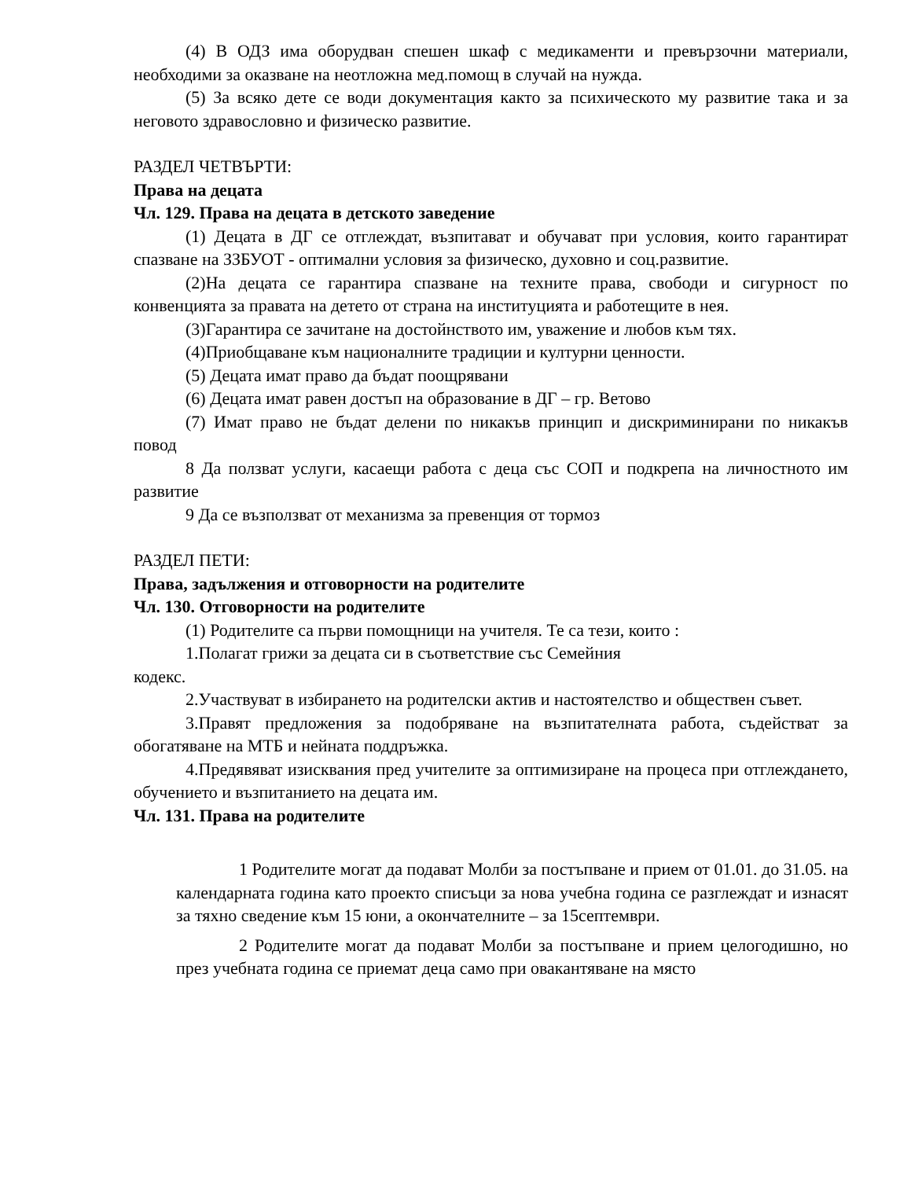(4) В ОДЗ има оборудван спешен шкаф с медикаменти и превързочни материали, необходими за оказване на неотложна мед.помощ в случай на нужда.
(5) За всяко дете се води документация както за психическото му развитие така и за неговото здравословно и физическо развитие.
РАЗДЕЛ ЧЕТВЪРТИ:
Права на децата
Чл. 129. Права на децата в детското заведение
(1) Децата в ДГ се отглеждат, възпитават и обучават при условия, които гарантират спазване на ЗЗБУОТ - оптимални условия за физическо, духовно и соц.развитие.
(2)На децата се гарантира спазване на техните права, свободи и сигурност по конвенцията за правата на детето от страна на институцията и работещите в нея.
(3)Гарантира се зачитане на достойнството им, уважение и любов към тях.
(4)Приобщаване към националните традиции и културни ценности.
(5) Децата имат право да бъдат поощрявани
(6) Децата имат равен достъп на образование в ДГ – гр. Ветово
(7) Имат право не бъдат делени по никакъв принцип и дискриминирани по никакъв повод
8 Да ползват услуги, касаещи работа с деца със СОП и подкрепа на личностното им развитие
9 Да се възползват от механизма за превенция от тормоз
РАЗДЕЛ ПЕТИ:
Права, задължения и отговорности на родителите
Чл. 130. Отговорности на родителите
(1) Родителите са първи помощници на учителя. Те са тези, които :
1.Полагат грижи за децата си в съответствие със Семейния
кодекс.
2.Участвуват в избирането на родителски актив и настоятелство и обществен съвет.
3.Правят предложения за подобряване на възпитателната работа, съдействат за обогатяване на МТБ и нейната поддръжка.
4.Предявяват изисквания пред учителите за оптимизиране на процеса при отглеждането, обучението и възпитанието на децата им.
Чл. 131. Права на родителите
1 Родителите могат да подават Молби за постъпване и прием от 01.01. до 31.05. на календарната година като проекто списъци за нова учебна година се разглеждат и изнасят за тяхно сведение към 15 юни, а окончателните – за 15септември.
2 Родителите могат да подават Молби за постъпване и прием целогодишно, но през учебната година се приемат деца само при овакантяване на място